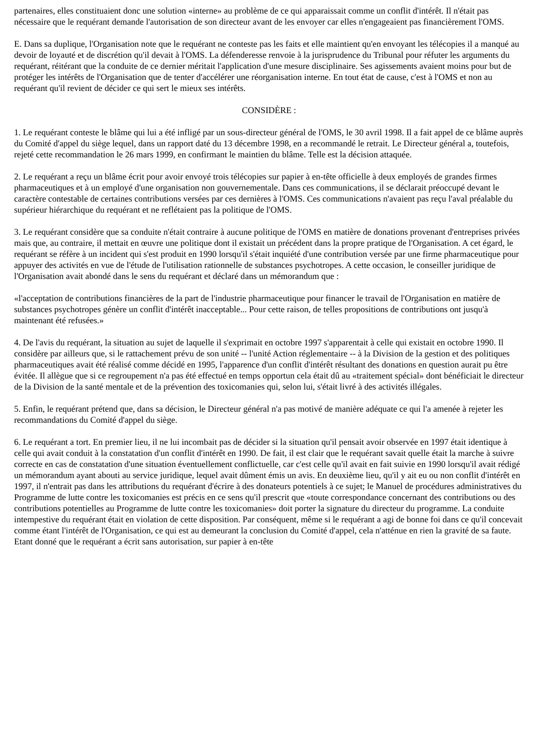partenaires, elles constituaient donc une solution «interne» au problème de ce qui apparaissait comme un conflit d'intérêt. Il n'était pas nécessaire que le requérant demande l'autorisation de son directeur avant de les envoyer car elles n'engageaient pas financièrement l'OMS.
E. Dans sa duplique, l'Organisation note que le requérant ne conteste pas les faits et elle maintient qu'en envoyant les télécopies il a manqué au devoir de loyauté et de discrétion qu'il devait à l'OMS. La défenderesse renvoie à la jurisprudence du Tribunal pour réfuter les arguments du requérant, réitérant que la conduite de ce dernier méritait l'application d'une mesure disciplinaire. Ses agissements avaient moins pour but de protéger les intérêts de l'Organisation que de tenter d'accélérer une réorganisation interne. En tout état de cause, c'est à l'OMS et non au requérant qu'il revient de décider ce qui sert le mieux ses intérêts.
CONSIDÈRE :
1. Le requérant conteste le blâme qui lui a été infligé par un sous-directeur général de l'OMS, le 30 avril 1998. Il a fait appel de ce blâme auprès du Comité d'appel du siège lequel, dans un rapport daté du 13 décembre 1998, en a recommandé le retrait. Le Directeur général a, toutefois, rejeté cette recommandation le 26 mars 1999, en confirmant le maintien du blâme. Telle est la décision attaquée.
2. Le requérant a reçu un blâme écrit pour avoir envoyé trois télécopies sur papier à en-tête officielle à deux employés de grandes firmes pharmaceutiques et à un employé d'une organisation non gouvernementale. Dans ces communications, il se déclarait préoccupé devant le caractère contestable de certaines contributions versées par ces dernières à l'OMS. Ces communications n'avaient pas reçu l'aval préalable du supérieur hiérarchique du requérant et ne reflétaient pas la politique de l'OMS.
3. Le requérant considère que sa conduite n'était contraire à aucune politique de l'OMS en matière de donations provenant d'entreprises privées mais que, au contraire, il mettait en œuvre une politique dont il existait un précédent dans la propre pratique de l'Organisation. A cet égard, le requérant se réfère à un incident qui s'est produit en 1990 lorsqu'il s'était inquiété d'une contribution versée par une firme pharmaceutique pour appuyer des activités en vue de l'étude de l'utilisation rationnelle de substances psychotropes. A cette occasion, le conseiller juridique de l'Organisation avait abondé dans le sens du requérant et déclaré dans un mémorandum que :
«l'acceptation de contributions financières de la part de l'industrie pharmaceutique pour financer le travail de l'Organisation en matière de substances psychotropes génère un conflit d'intérêt inacceptable... Pour cette raison, de telles propositions de contributions ont jusqu'à maintenant été refusées.»
4. De l'avis du requérant, la situation au sujet de laquelle il s'exprimait en octobre 1997 s'apparentait à celle qui existait en octobre 1990. Il considère par ailleurs que, si le rattachement prévu de son unité -- l'unité Action réglementaire -- à la Division de la gestion et des politiques pharmaceutiques avait été réalisé comme décidé en 1995, l'apparence d'un conflit d'intérêt résultant des donations en question aurait pu être évitée. Il allègue que si ce regroupement n'a pas été effectué en temps opportun cela était dû au «traitement spécial» dont bénéficiait le directeur de la Division de la santé mentale et de la prévention des toxicomanies qui, selon lui, s'était livré à des activités illégales.
5. Enfin, le requérant prétend que, dans sa décision, le Directeur général n'a pas motivé de manière adéquate ce qui l'a amenée à rejeter les recommandations du Comité d'appel du siège.
6. Le requérant a tort. En premier lieu, il ne lui incombait pas de décider si la situation qu'il pensait avoir observée en 1997 était identique à celle qui avait conduit à la constatation d'un conflit d'intérêt en 1990. De fait, il est clair que le requérant savait quelle était la marche à suivre correcte en cas de constatation d'une situation éventuellement conflictuelle, car c'est celle qu'il avait en fait suivie en 1990 lorsqu'il avait rédigé un mémorandum ayant abouti au service juridique, lequel avait dûment émis un avis. En deuxième lieu, qu'il y ait eu ou non conflit d'intérêt en 1997, il n'entrait pas dans les attributions du requérant d'écrire à des donateurs potentiels à ce sujet; le Manuel de procédures administratives du Programme de lutte contre les toxicomanies est précis en ce sens qu'il prescrit que «toute correspondance concernant des contributions ou des contributions potentielles au Programme de lutte contre les toxicomanies» doit porter la signature du directeur du programme. La conduite intempestive du requérant était en violation de cette disposition. Par conséquent, même si le requérant a agi de bonne foi dans ce qu'il concevait comme étant l'intérêt de l'Organisation, ce qui est au demeurant la conclusion du Comité d'appel, cela n'atténue en rien la gravité de sa faute. Etant donné que le requérant a écrit sans autorisation, sur papier à en-tête